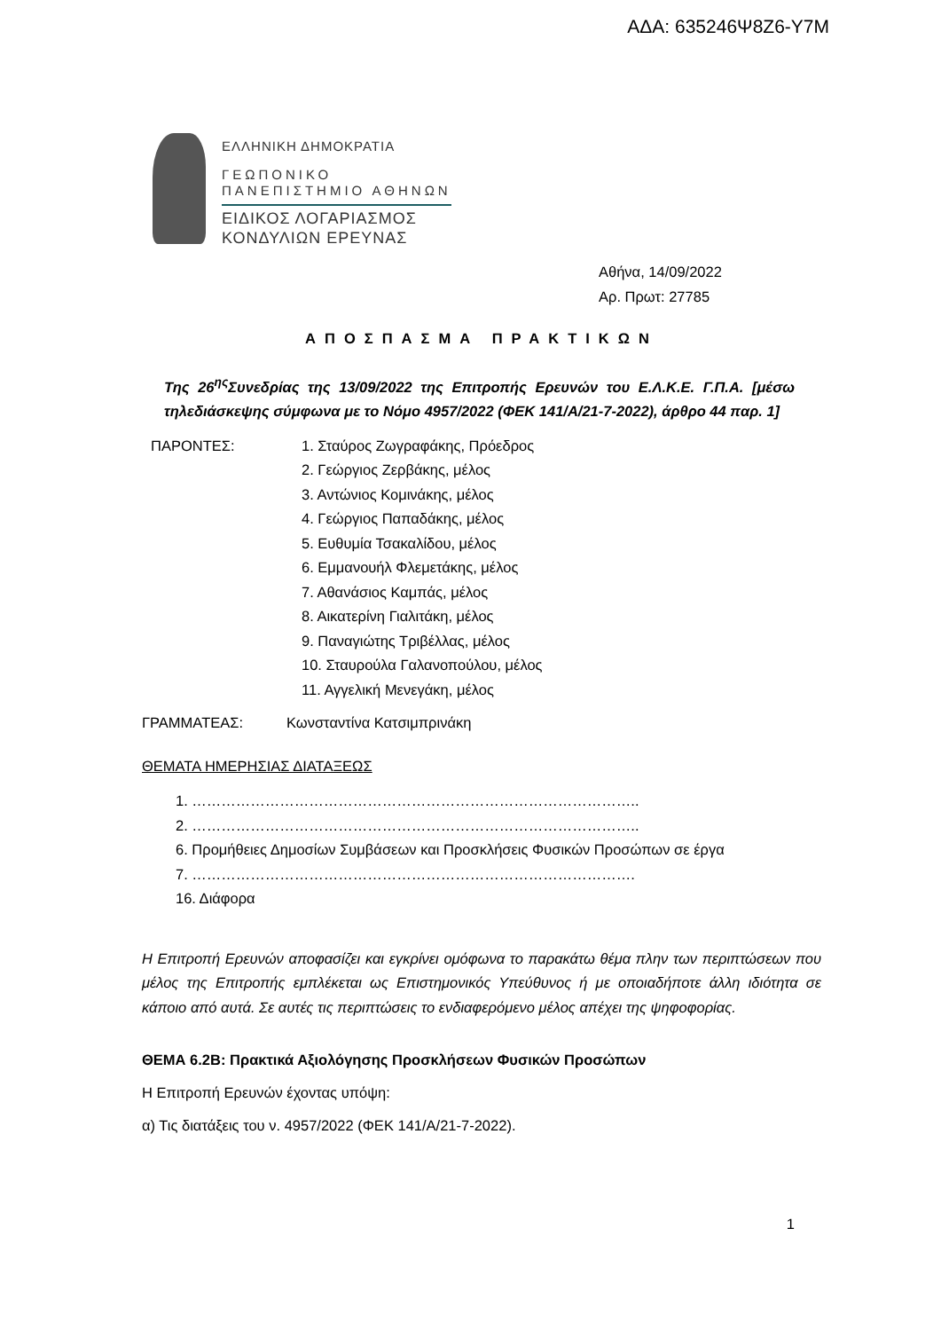ΑΔΑ: 635246Ψ8Ζ6-Υ7Μ
ΕΛΛΗΝΙΚΗ ΔΗΜΟΚΡΑΤΙΑ
ΓΕΩΠΟΝΙΚΟ
ΠΑΝΕΠΙΣΤΗΜΙΟ ΑΘΗΝΩΝ
ΕΙΔΙΚΟΣ ΛΟΓΑΡΙΑΣΜΟΣ
ΚΟΝΔΥΛΙΩΝ ΕΡΕΥΝΑΣ
Αθήνα, 14/09/2022
Αρ. Πρωτ: 27785
ΑΠΟΣΠΑΣΜΑ ΠΡΑΚΤΙΚΩΝ
Της 26<sup>ης</sup>Συνεδρίας της 13/09/2022 της Επιτροπής Ερευνών του Ε.Λ.Κ.Ε. Γ.Π.Α. [μέσω τηλεδιάσκεψης σύμφωνα με το Νόμο 4957/2022 (ΦΕΚ 141/Α/21-7-2022), άρθρο 44 παρ. 1]
ΠΑΡΟΝΤΕΣ: 1. Σταύρος Ζωγραφάκης, Πρόεδρος
2. Γεώργιος Ζερβάκης, μέλος
3. Αντώνιος Κομινάκης, μέλος
4. Γεώργιος Παπαδάκης, μέλος
5. Ευθυμία Τσακαλίδου, μέλος
6. Εμμανουήλ Φλεμετάκης, μέλος
7. Αθανάσιος Καμπάς, μέλος
8. Αικατερίνη Γιαλιτάκη, μέλος
9. Παναγιώτης Τριβέλλας, μέλος
10. Σταυρούλα Γαλανοπούλου, μέλος
11. Αγγελική Μενεγάκη, μέλος
ΓΡΑΜΜΑΤΕΑΣ: Κωνσταντίνα Κατσιμπρινάκη
ΘΕΜΑΤΑ ΗΜΕΡΗΣΙΑΣ ΔΙΑΤΑΞΕΩΣ
1. ………………………………………………………………………………..
2. ………………………………………………………………………………..
6. Προμήθειες Δημοσίων Συμβάσεων και Προσκλήσεις Φυσικών Προσώπων σε έργα
7. ……………………………………………………………………………….
16. Διάφορα
Η Επιτροπή Ερευνών αποφασίζει και εγκρίνει ομόφωνα το παρακάτω θέμα πλην των περιπτώσεων που μέλος της Επιτροπής εμπλέκεται ως Επιστημονικός Υπεύθυνος ή με οποιαδήποτε άλλη ιδιότητα σε κάποιο από αυτά. Σε αυτές τις περιπτώσεις το ενδιαφερόμενο μέλος απέχει της ψηφοφορίας.
ΘΕΜΑ 6.2Β: Πρακτικά Αξιολόγησης Προσκλήσεων Φυσικών Προσώπων
Η Επιτροπή Ερευνών έχοντας υπόψη:
α) Τις διατάξεις του ν. 4957/2022 (ΦΕΚ 141/Α/21-7-2022).
1